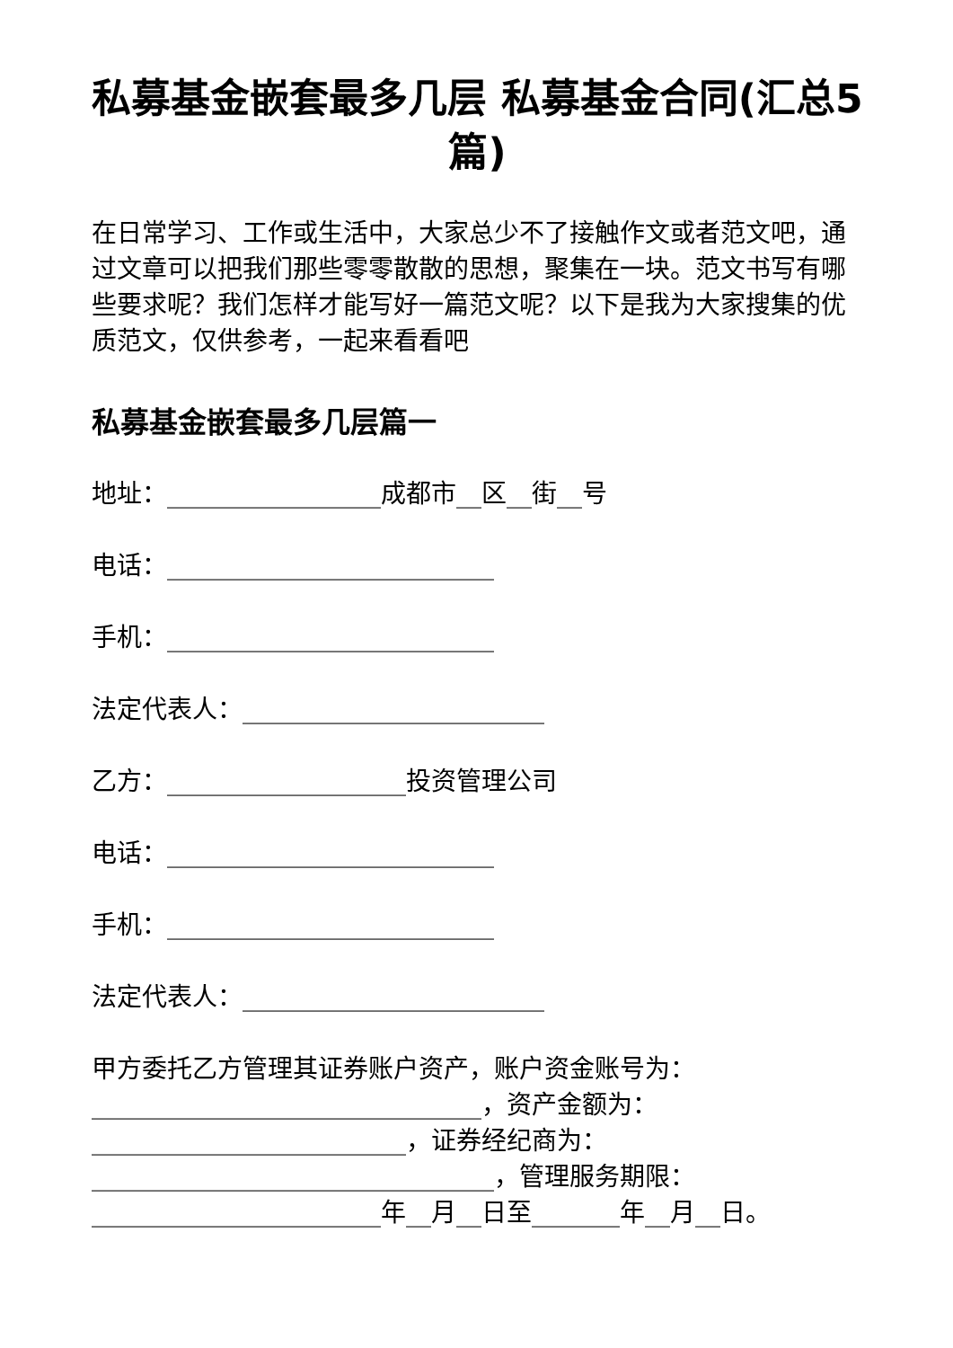私募基金嵌套最多几层 私募基金合同(汇总5篇)
在日常学习、工作或生活中，大家总少不了接触作文或者范文吧，通过文章可以把我们那些零零散散的思想，聚集在一块。范文书写有哪些要求呢？我们怎样才能写好一篇范文呢？以下是我为大家搜集的优质范文，仅供参考，一起来看看吧
私募基金嵌套最多几层篇一
地址：_________________成都市__区__街__号
电话：__________________________
手机：__________________________
法定代表人：________________________
乙方：___________________投资管理公司
电话：__________________________
手机：__________________________
法定代表人：________________________
甲方委托乙方管理其证券账户资产，账户资金账号为：_______________________________，资产金额为：_________________________，证券经纪商为：________________________________，管理服务期限：_______________________年__月__日至_______年__月__日。